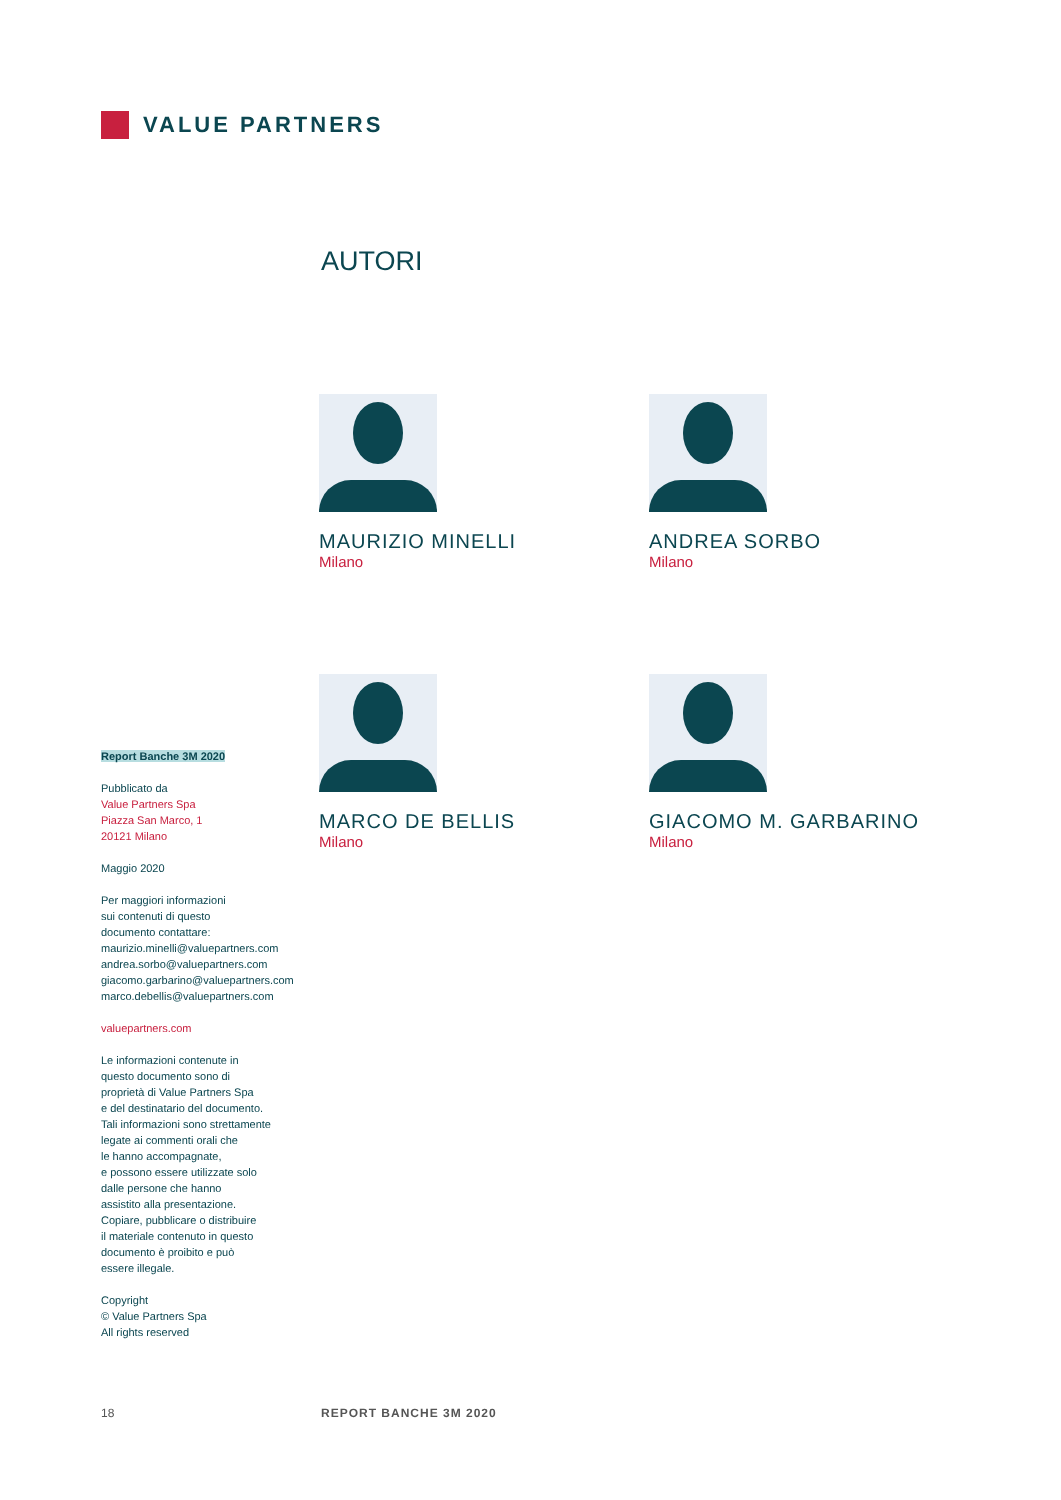VALUE PARTNERS
AUTORI
MAURIZIO MINELLI
Milano
ANDREA SORBO
Milano
MARCO DE BELLIS
Milano
GIACOMO M. GARBARINO
Milano
Report Banche 3M 2020
Pubblicato da
Value Partners Spa
Piazza San Marco, 1
20121 Milano
Maggio 2020
Per maggiori informazioni
sui contenuti di questo
documento contattare:
maurizio.minelli@valuepartners.com
andrea.sorbo@valuepartners.com
giacomo.garbarino@valuepartners.com
marco.debellis@valuepartners.com
valuepartners.com
Le informazioni contenute in
questo documento sono di
proprietà di Value Partners Spa
e del destinatario del documento.
Tali informazioni sono strettamente
legate ai commenti orali che
le hanno accompagnate,
e possono essere utilizzate solo
dalle persone che hanno
assistito alla presentazione.
Copiare, pubblicare o distribuire
il materiale contenuto in questo
documento è proibito e può
essere illegale.
Copyright
© Value Partners Spa
All rights reserved
18 REPORT BANCHE 3M 2020